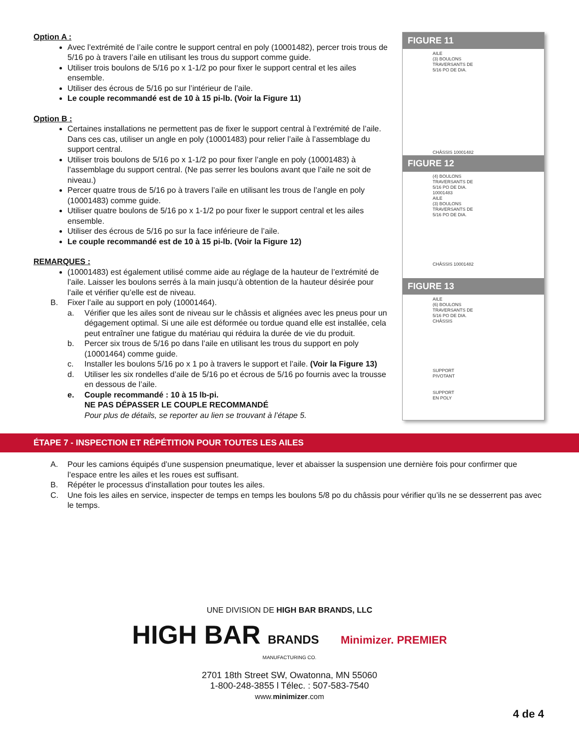Option A :
Avec l’extrémité de l’aile contre le support central en poly (10001482), percer trois trous de 5/16 po à travers l’aile en utilisant les trous du support comme guide.
Utiliser trois boulons de 5/16 po x 1-1/2 po pour fixer le support central et les ailes ensemble.
Utiliser des écrous de 5/16 po sur l’intérieur de l’aile.
Le couple recommandé est de 10 à 15 pi-lb. (Voir la Figure 11)
Option B :
Certaines installations ne permettent pas de fixer le support central à l’extrémité de l’aile. Dans ces cas, utiliser un angle en poly (10001483) pour relier l’aile à l’assemblage du support central.
Utiliser trois boulons de 5/16 po x 1-1/2 po pour fixer l’angle en poly (10001483) à l’assemblage du support central. (Ne pas serrer les boulons avant que l’aile ne soit de niveau.)
Percer quatre trous de 5/16 po à travers l’aile en utilisant les trous de l’angle en poly (10001483) comme guide.
Utiliser quatre boulons de 5/16 po x 1-1/2 po pour fixer le support central et les ailes ensemble.
Utiliser des écrous de 5/16 po sur la face inférieure de l’aile.
Le couple recommandé est de 10 à 15 pi-lb. (Voir la Figure 12)
REMARQUES :
(10001483) est également utilisé comme aide au réglage de la hauteur de l’extrémité de l’aile. Laisser les boulons serrés à la main jusqu’à obtention de la hauteur désirée pour l’aile et vérifier qu’elle est de niveau.
B. Fixer l’aile au support en poly (10001464).
a. Vérifier que les ailes sont de niveau sur le châssis et alignées avec les pneus pour un dégagement optimal. Si une aile est déformée ou tordue quand elle est installée, cela peut entraîner une fatigue du matériau qui réduira la durée de vie du produit.
b. Percer six trous de 5/16 po dans l’aile en utilisant les trous du support en poly (10001464) comme guide.
c. Installer les boulons 5/16 po x 1 po à travers le support et l’aile. (Voir la Figure 13)
d. Utiliser les six rondelles d’aile de 5/16 po et écrous de 5/16 po fournis avec la trousse en dessous de l’aile.
e. Couple recommandé : 10 à 15 lb-pi.
NE PAS DÉPASSER LE COUPLE RECOMMANDÉ
Pour plus de détails, se reporter au lien se trouvant à l’étape 5.
FIGURE 11
AILE
(3) BOULONS
TRAVERSANTS DE
5/16 PO DE DIA.
CHÂSSIS 10001482
FIGURE 12
(4) BOULONS
TRAVERSANTS DE
5/16 PO DE DIA.
10001483
AILE
(3) BOULONS
TRAVERSANTS DE
5/16 PO DE DIA.
CHÂSSIS 10001482
FIGURE 13
AILE
(6) BOULONS
TRAVERSANTS DE
5/16 PO DE DIA.
CHÂSSIS
SUPPORT
PIVOTANT
SUPPORT
EN POLY
ÉTAPE 7 - INSPECTION ET RÉPÉTITION POUR TOUTES LES AILES
A. Pour les camions équipés d’une suspension pneumatique, lever et abaisser la suspension une dernière fois pour confirmer que l’espace entre les ailes et les roues est suffisant.
B. Répéter le processus d’installation pour toutes les ailes.
C. Une fois les ailes en service, inspecter de temps en temps les boulons 5/8 po du châssis pour vérifier qu’ils ne se desserrent pas avec le temps.
UNE DIVISION DE HIGH BAR BRANDS, LLC
HIGH BAR BRANDS Minimizer. PREMIER
MANUFACTURING CO.
2701 18th Street SW, Owatonna, MN 55060
1-800-248-3855 l Télec. : 507-583-7540
www.minimizer.com
4 de 4